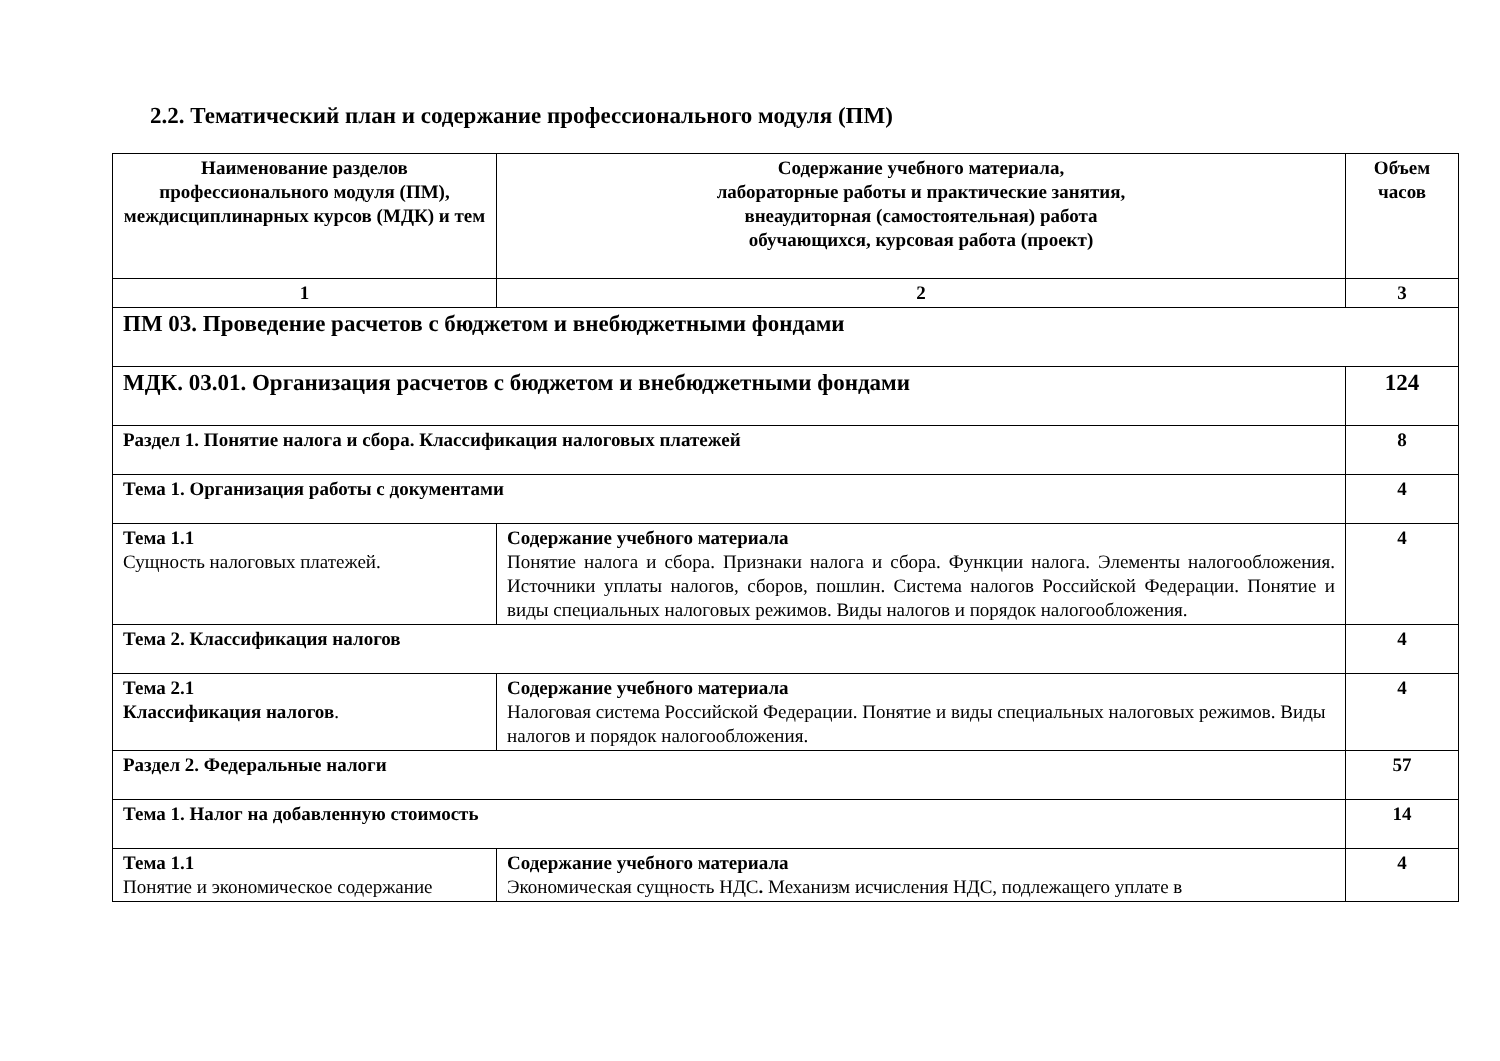2.2. Тематический план и содержание профессионального модуля (ПМ)
| Наименование разделов профессионального модуля (ПМ), междисциплинарных курсов (МДК) и тем | Содержание учебного материала, лабораторные работы и практические занятия, внеаудиторная (самостоятельная) работа обучающихся, курсовая работа (проект) | Объем часов |
| --- | --- | --- |
| 1 | 2 | 3 |
| ПМ 03. Проведение расчетов с бюджетом и внебюджетными фондами | | |
| МДК. 03.01. Организация расчетов с бюджетом и внебюджетными фондами | | 124 |
| Раздел 1. Понятие налога и сбора. Классификация налоговых платежей | | 8 |
| Тема 1. Организация работы с документами | | 4 |
| Тема 1.1 Сущность налоговых платежей. | Содержание учебного материала Понятие налога и сбора. Признаки налога и сбора. Функции налога. Элементы налогообложения. Источники уплаты налогов, сборов, пошлин. Система налогов Российской Федерации. Понятие и виды специальных налоговых режимов. Виды налогов и порядок налогообложения. | 4 |
| Тема 2. Классификация налогов | | 4 |
| Тема 2.1 Классификация налогов . | Содержание учебного материала Налоговая система Российской Федерации. Понятие и виды специальных налоговых режимов. Виды налогов и порядок налогообложения. | 4 |
| Раздел 2. Федеральные налоги | | 57 |
| Тема 1. Налог на добавленную стоимость | | 14 |
| Тема 1.1 Понятие и экономическое содержание | Содержание учебного материала Экономическая сущность НДС . Механизм исчисления НДС, подлежащего уплате в | 4 |